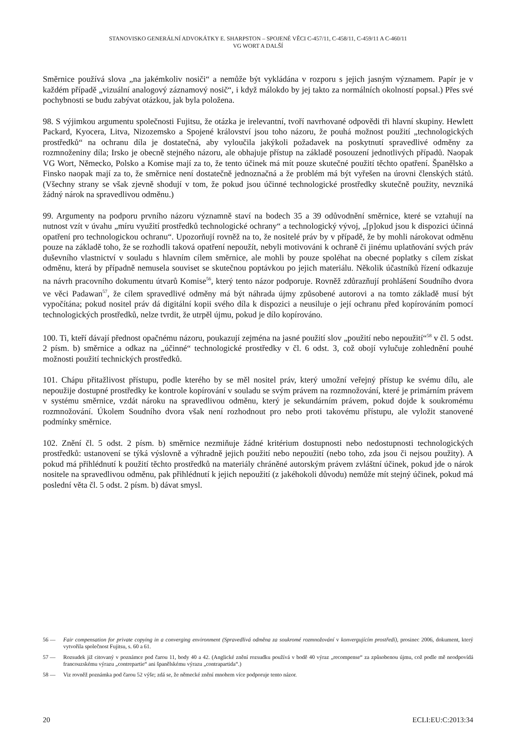STANOVISKO GENERÁLNÍ ADVOKÁTKY E. SHARPSTON – SPOJENÉ VĚCI C-457/11, C-458/11, C-459/11 A C-460/11
VG WORT A DALŠÍ
Směrnice používá slova „na jakémkoliv nosiči“ a nemůže být vykládána v rozporu s jejich jasným významem. Papír je v každém případě „vizuální analogový záznamový nosič“, i když málokdo by jej takto za normálních okolností popsal.) Přes své pochybnosti se budu zabývat otázkou, jak byla položena.
98. S výjimkou argumentu společnosti Fujitsu, že otázka je irelevantní, tvoří navrhované odpovědi tři hlavní skupiny. Hewlett Packard, Kyocera, Litva, Nizozemsko a Spojené království jsou toho názoru, že pouhá možnost použití „technologických prostředků“ na ochranu díla je dostatečná, aby vyloučila jakýkoli požadavek na poskytnutí spravedlivé odměny za rozmnoženiny díla; Irsko je obecně stejného názoru, ale obhajuje přístup na základě posouzení jednotlivých případů. Naopak VG Wort, Německo, Polsko a Komise mají za to, že tento účinek má mít pouze skutečné použití těchto opatření. Španělsko a Finsko naopak mají za to, že směrnice není dostatečně jednoznačná a že problém má být vyřešen na úrovni členských států. (Všechny strany se však zjevně shodují v tom, že pokud jsou účinné technologické prostředky skutečně použity, nevzniká žádný nárok na spravedlivou odměnu.)
99. Argumenty na podporu prvního názoru významně staví na bodech 35 a 39 odůvodnění směrnice, které se vztahují na nutnost vzít v úvahu „míru využití prostředků technologické ochrany“ a technologický vývoj, „[p]okud jsou k dispozici účinná opatření pro technologickou ochranu“. Upozorňují rovněž na to, že nositelé práv by v případě, že by mohli nárokovat odměnu pouze na základě toho, že se rozhodli taková opatření nepoužít, nebyli motivováni k ochraně či jinému uplatňování svých práv duševního vlastnictví v souladu s hlavním cílem směrnice, ale mohli by pouze spoléhat na obecné poplatky s cílem získat odměnu, která by případně nemusela souviset se skutečnou poptávkou po jejich materiálu. Několik účastníků řízení odkazuje na návrh pracovního dokumentu útvarů Komise<sup>56</sup>, který tento názor podporuje. Rovněž zdůrazňují prohlášení Soudního dvora ve věci Padawan<sup>57</sup>, že cílem spravedlivé odměny má být náhrada újmy způsobené autorovi a na tomto základě musí být vypočítána; pokud nositel práv dá digitální kopii svého díla k dispozici a neusiluje o její ochranu před kopírováním pomocí technologických prostředků, nelze tvrdit, že utrpěl újmu, pokud je dílo kopírováno.
100. Ti, kteří dávají přednost opačnému názoru, poukazují zejména na jasné použití slov „použití nebo nepoužití“<sup>58</sup> v čl. 5 odst. 2 písm. b) směrnice a odkaz na „účinné“ technologické prostředky v čl. 6 odst. 3, což obojí vylučuje zohlednění pouhé možnosti použití technických prostředků.
101. Chápu přitažlivost přístupu, podle kterého by se měl nositel práv, který umožní veřejný přístup ke svému dílu, ale nepoužije dostupné prostředky ke kontrole kopírování v souladu se svým právem na rozmnožování, které je primárním právem v systému směrnice, vzdát nároku na spravedlivou odměnu, který je sekundárním právem, pokud dojde k soukromému rozmnožování. Úkolem Soudního dvora však není rozhodnout pro nebo proti takovému přístupu, ale vyložit stanovené podmínky směrnice.
102. Znění čl. 5 odst. 2 písm. b) směrnice nezmiňuje žádné kritérium dostupnosti nebo nedostupnosti technologických prostředků: ustanovení se týká výslovně a výhradně jejich použití nebo nepoužití (nebo toho, zda jsou či nejsou použity). A pokud má přihlédnutí k použití těchto prostředků na materiály chráněné autorským právem zvláštní účinek, pokud jde o nárok nositele na spravedlivou odměnu, pak přihlédnutí k jejich nepoužití (z jakéhokoli důvodu) nemůže mít stejný účinek, pokud má poslední věta čl. 5 odst. 2 písm. b) dávat smysl.
56 — Fair compensation for private copying in a converging environment (Spravedlivá odměna za soukromé rozmnožování v konvergujícím prostředí), prosinec 2006, dokument, který vytvořila společnost Fujitsu, s. 60 a 61.
57 — Rozsudek již citovaný v poznámce pod čarou 11, body 40 a 42. (Anglické znění rozsudku používá v bodě 40 výraz „recompense“ za způsobenou újmu, což podle mě neodpovídá francouzskému výrazu „contrepartie“ ani španělskému výrazu „contrapartida“.)
58 — Viz rovněž poznámka pod čarou 52 výše; zdá se, že německé znění mnohem více podporuje tento názor.
20 ECLI:EU:C:2013:34